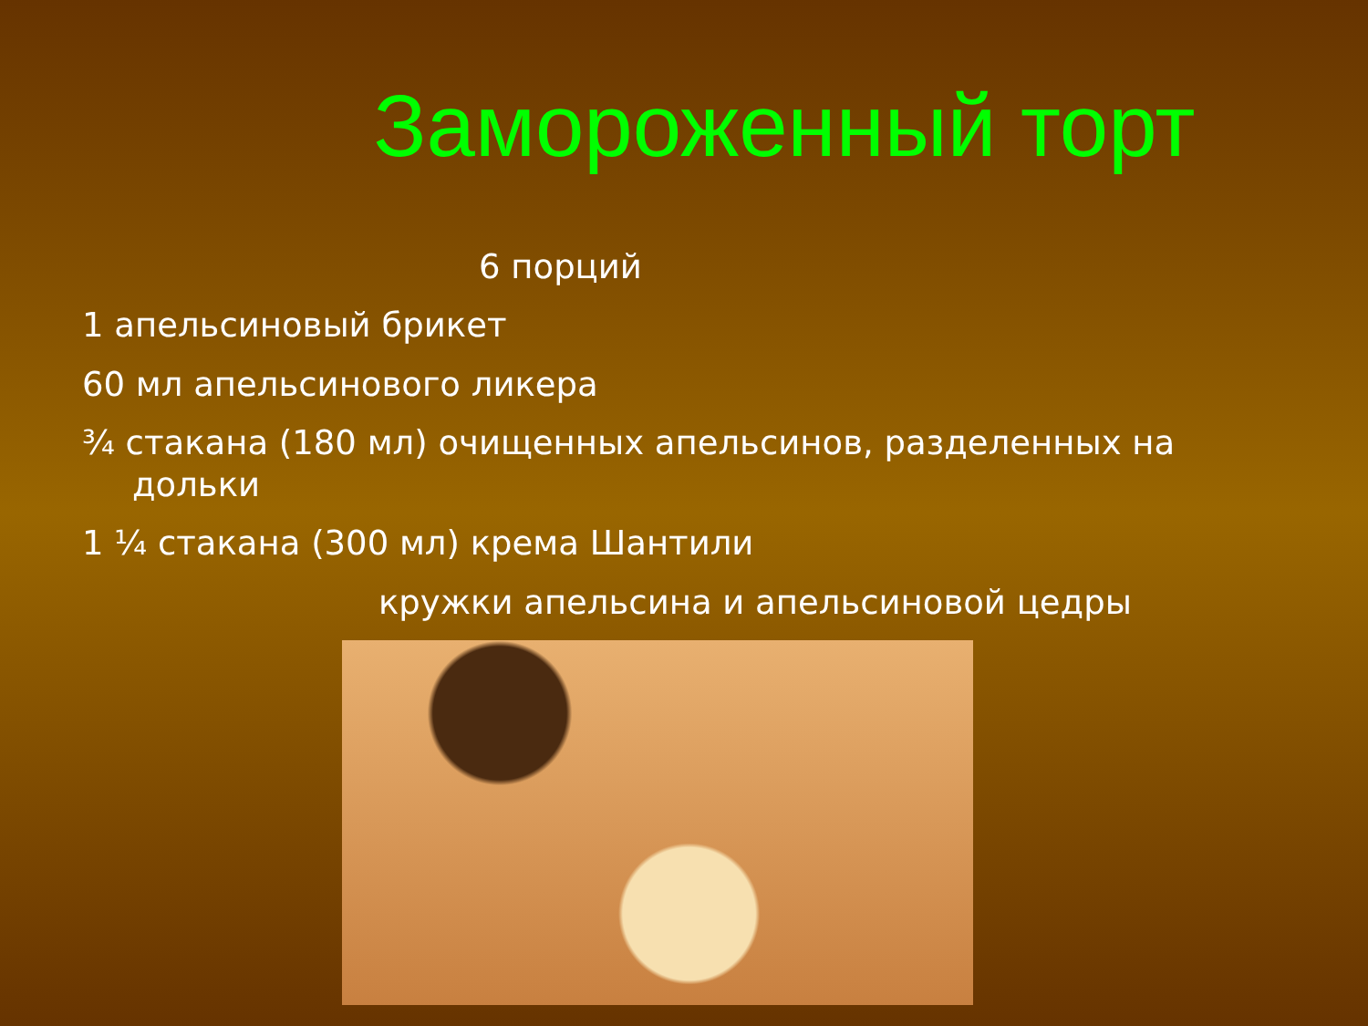Замороженный торт
6 порций
1 апельсиновый брикет
60 мл апельсинового ликера
¾ стакана (180 мл) очищенных апельсинов, разделенных на дольки
1 ¼ стакана (300 мл) крема Шантили
кружки апельсина и апельсиновой цедры